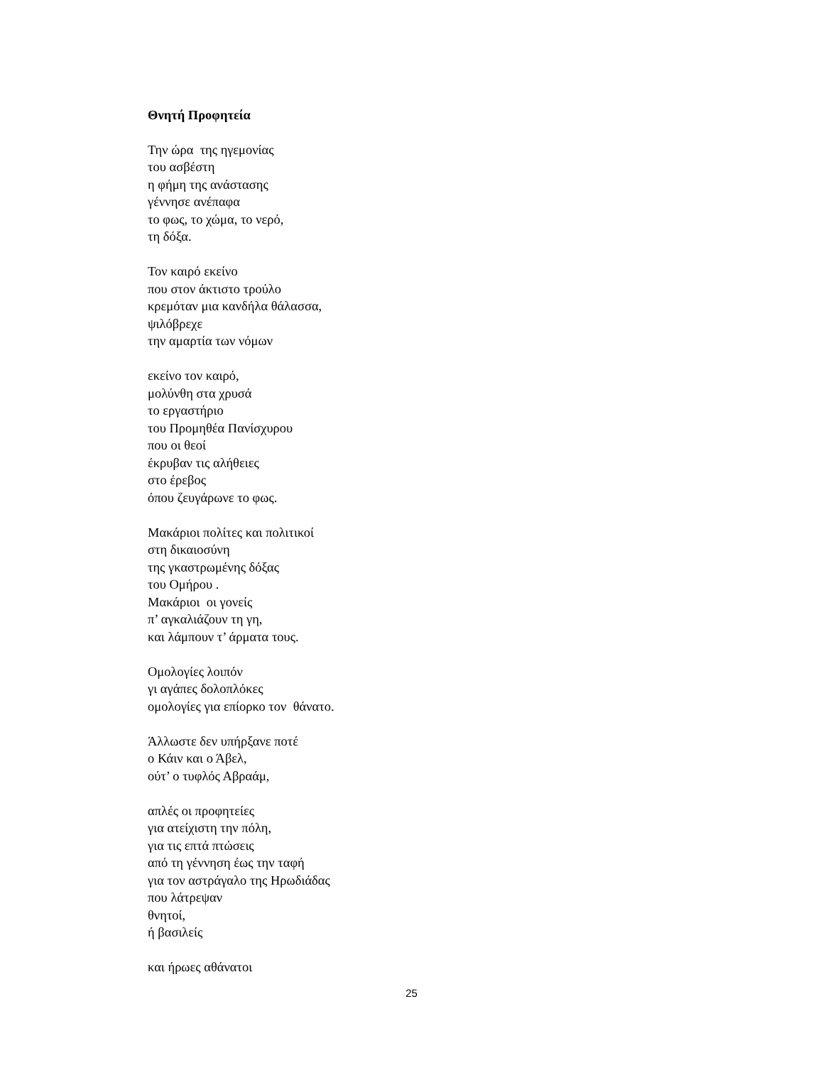Θνητή Προφητεία
Την ώρα της ηγεμονίας
του ασβέστη
η φήμη της ανάστασης
γέννησε ανέπαφα
το φως, το χώμα, το νερό,
τη δόξα.
Τον καιρό εκείνο
που στον άκτιστο τρούλο
κρεμόταν μια κανδήλα θάλασσα,
ψιλόβρεχε
την αμαρτία των νόμων
εκείνο τον καιρό,
μολύνθη στα χρυσά
το εργαστήριο
του Προμηθέα Πανίσχυρου
που οι θεοί
έκρυβαν τις αλήθειες
στο έρεβος
όπου ζευγάρωνε το φως.
Μακάριοι πολίτες και πολιτικοί
στη δικαιοσύνη
της γκαστρωμένης δόξας
του Ομήρου .
Μακάριοι οι γονείς
π’ αγκαλιάζουν τη γη,
και λάμπουν τ’ άρματα τους.
Ομολογίες λοιπόν
γι αγάπες δολοπλόκες
ομολογίες για επίορκο τον θάνατο.
Άλλωστε δεν υπήρξανε ποτέ
ο Κάιν και ο Άβελ,
ούτ’ ο τυφλός Αβραάμ,
απλές οι προφητείες
για ατείχιστη την πόλη,
για τις επτά πτώσεις
από τη γέννηση έως την ταφή
για τον αστράγαλο της Ηρωδιάδας
που λάτρεψαν
θνητοί,
ή βασιλείς
και ήρωες αθάνατοι
25